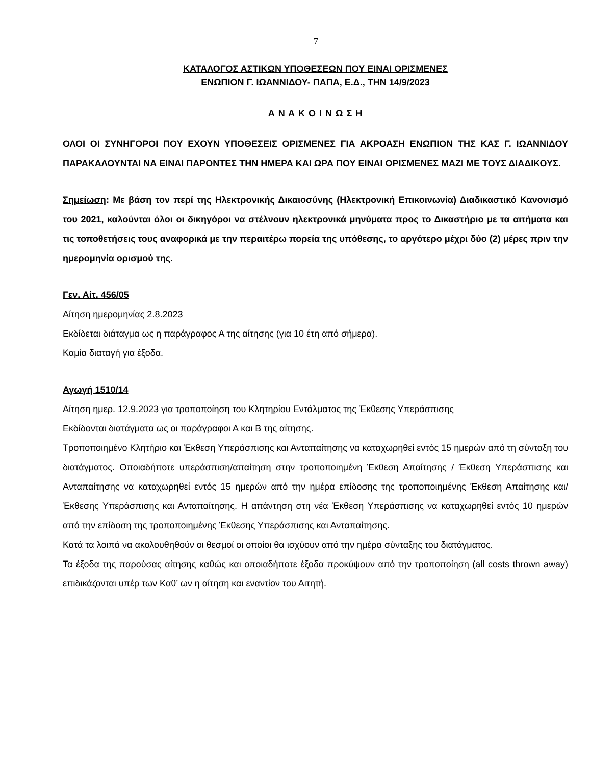7
ΚΑΤΑΛΟΓΟΣ ΑΣΤΙΚΩΝ ΥΠΟΘΕΣΕΩΝ ΠΟΥ ΕΙΝΑΙ ΟΡΙΣΜΕΝΕΣ
ΕΝΩΠΙΟΝ Γ. ΙΩΑΝΝΙΔΟΥ- ΠΑΠΑ, Ε.Δ., ΤΗΝ 14/9/2023
Α Ν Α Κ Ο Ι Ν Ω Σ Η
ΟΛΟΙ ΟΙ ΣΥΝΗΓΟΡΟΙ ΠΟΥ ΕΧΟΥΝ ΥΠΟΘΕΣΕΙΣ ΟΡΙΣΜΕΝΕΣ ΓΙΑ ΑΚΡΟΑΣΗ ΕΝΩΠΙΟΝ ΤΗΣ ΚΑΣ Γ. ΙΩΑΝΝΙΔΟΥ ΠΑΡΑΚΑΛΟΥΝΤΑΙ ΝΑ ΕΙΝΑΙ ΠΑΡΟΝΤΕΣ ΤΗΝ ΗΜΕΡΑ ΚΑΙ ΩΡΑ ΠΟΥ ΕΙΝΑΙ ΟΡΙΣΜΕΝΕΣ ΜΑΖΙ ΜΕ ΤΟΥΣ ΔΙΑΔΙΚΟΥΣ.
Σημείωση: Με βάση τον περί της Ηλεκτρονικής Δικαιοσύνης (Ηλεκτρονική Επικοινωνία) Διαδικαστικό Κανονισμό του 2021, καλούνται όλοι οι δικηγόροι να στέλνουν ηλεκτρονικά μηνύματα προς το Δικαστήριο με τα αιτήματα και τις τοποθετήσεις τους αναφορικά με την περαιτέρω πορεία της υπόθεσης, το αργότερο μέχρι δύο (2) μέρες πριν την ημερομηνία ορισμού της.
Γεν. Αίτ. 456/05
Αίτηση ημερομηνίας 2.8.2023
Εκδίδεται διάταγμα ως η παράγραφος Α της αίτησης (για 10 έτη από σήμερα).
Καμία διαταγή για έξοδα.
Αγωγή 1510/14
Αίτηση ημερ. 12.9.2023 για τροποποίηση του Κλητηρίου Εντάλματος της Έκθεσης Υπεράσπισης
Εκδίδονται διατάγματα ως οι παράγραφοι Α και Β της αίτησης.
Τροποποιημένο Κλητήριο και Έκθεση Υπεράσπισης και Ανταπαίτησης να καταχωρηθεί εντός 15 ημερών από τη σύνταξη του διατάγματος. Οποιαδήποτε υπεράσπιση/απαίτηση στην τροποποιημένη Έκθεση Απαίτησης / Έκθεση Υπεράσπισης και Ανταπαίτησης να καταχωρηθεί εντός 15 ημερών από την ημέρα επίδοσης της τροποποιημένης Έκθεση Απαίτησης και/ Έκθεσης Υπεράσπισης και Ανταπαίτησης. Η απάντηση στη νέα Έκθεση Υπεράσπισης να καταχωρηθεί εντός 10 ημερών από την επίδοση της τροποποιημένης Έκθεσης Υπεράσπισης και Ανταπαίτησης.
Κατά τα λοιπά να ακολουθηθούν οι θεσμοί οι οποίοι θα ισχύουν από την ημέρα σύνταξης του διατάγματος.
Τα έξοδα της παρούσας αίτησης καθώς και οποιαδήποτε έξοδα προκύψουν από την τροποποίηση (all costs thrown away) επιδικάζονται υπέρ των Καθ’ ων η αίτηση και εναντίον του Αιτητή.